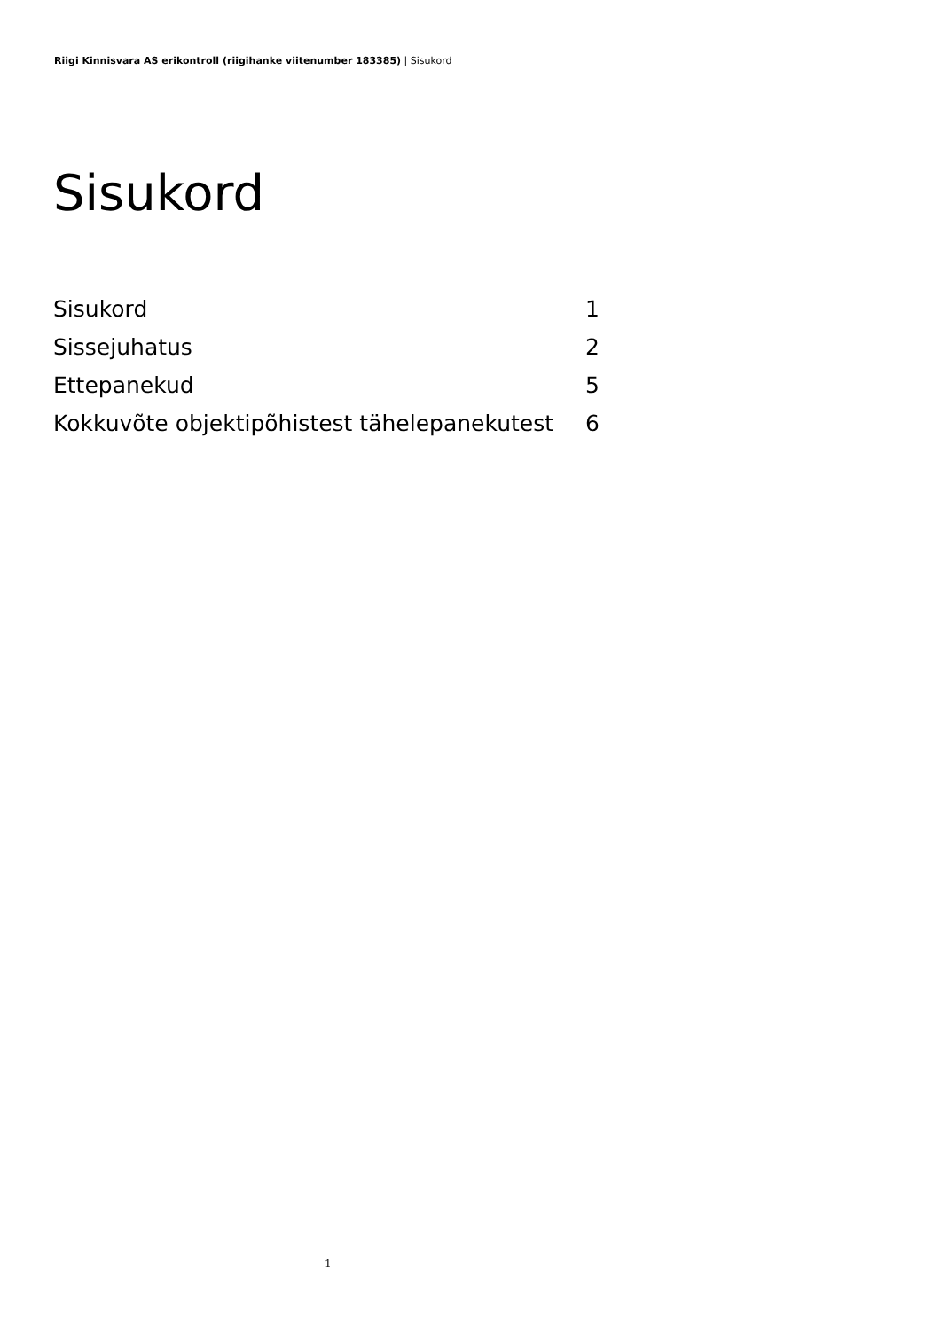Riigi Kinnisvara AS erikontroll (riigihanke viitenumber 183385) | Sisukord
Sisukord
| Sisukord | 1 |
| Sissejuhatus | 2 |
| Ettepanekud | 5 |
| Kokkuvõte objektipõhistest tähelepanekutest | 6 |
1